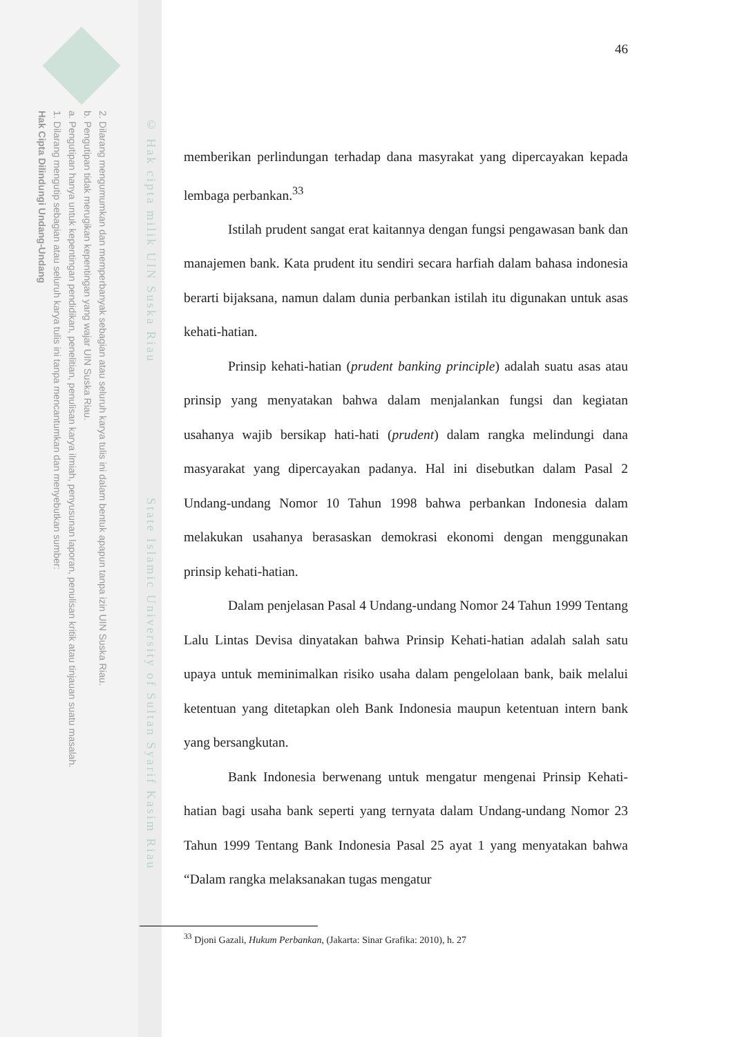2. Dilarang mengumumkan dan memperbanyak sebagian atau seluruh karya tulis ini dalam bentuk apapun tanpa izin UIN Suska Riau.
b. Pengutipan tidak merugikan kepentingan yang wajar UIN Suska Riau.
a. Pengutipan hanya untuk kepentingan pendidikan, penelitian, penulisan karya ilmiah, penyusunan laporan, penulisan kritik atau tinjauan suatu masalah.
1. Dilarang mengutip sebagian atau seluruh karya tulis ini tanpa mencantumkan dan menyebutkan sumber:
Hak Cipta Dilindungi Undang-Undang
© Hak cipta milik UIN Suska Riau State Islamic University of Sultan Syarif Kasim Riau
46
memberikan perlindungan terhadap dana masyrakat yang dipercayakan kepada lembaga perbankan.<sup>33</sup>
Istilah prudent sangat erat kaitannya dengan fungsi pengawasan bank dan manajemen bank. Kata prudent itu sendiri secara harfiah dalam bahasa indonesia berarti bijaksana, namun dalam dunia perbankan istilah itu digunakan untuk asas kehati-hatian.
Prinsip kehati-hatian (prudent banking principle) adalah suatu asas atau prinsip yang menyatakan bahwa dalam menjalankan fungsi dan kegiatan usahanya wajib bersikap hati-hati (prudent) dalam rangka melindungi dana masyarakat yang dipercayakan padanya. Hal ini disebutkan dalam Pasal 2 Undang-undang Nomor 10 Tahun 1998 bahwa perbankan Indonesia dalam melakukan usahanya berasaskan demokrasi ekonomi dengan menggunakan prinsip kehati-hatian.
Dalam penjelasan Pasal 4 Undang-undang Nomor 24 Tahun 1999 Tentang Lalu Lintas Devisa dinyatakan bahwa Prinsip Kehati-hatian adalah salah satu upaya untuk meminimalkan risiko usaha dalam pengelolaan bank, baik melalui ketentuan yang ditetapkan oleh Bank Indonesia maupun ketentuan intern bank yang bersangkutan.
Bank Indonesia berwenang untuk mengatur mengenai Prinsip Kehati- hatian bagi usaha bank seperti yang ternyata dalam Undang-undang Nomor 23 Tahun 1999 Tentang Bank Indonesia Pasal 25 ayat 1 yang menyatakan bahwa “Dalam rangka melaksanakan tugas mengatur
<sup>33</sup> Djoni Gazali, Hukum Perbankan, (Jakarta: Sinar Grafika: 2010), h. 27